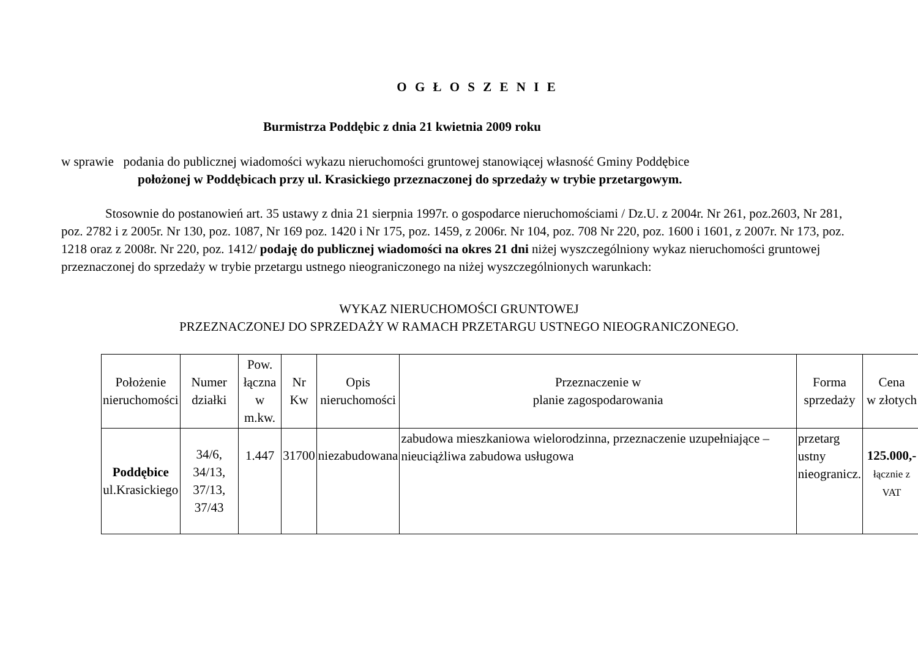O G Ł O S Z E N I E
Burmistrza Poddębic z dnia 21 kwietnia 2009 roku
w sprawie podania do publicznej wiadomości wykazu nieruchomości gruntowej stanowiącej własność Gminy Poddębice
położonej w Poddębicach przy ul. Krasickiego przeznaczonej do sprzedaży w trybie przetargowym.
Stosownie do postanowień art. 35 ustawy z dnia 21 sierpnia 1997r. o gospodarce nieruchomościami / Dz.U. z 2004r. Nr 261, poz.2603, Nr 281, poz. 2782 i z 2005r. Nr 130, poz. 1087, Nr 169 poz. 1420 i Nr 175, poz. 1459, z 2006r. Nr 104, poz. 708 Nr 220, poz. 1600 i 1601, z 2007r. Nr 173, poz. 1218 oraz z 2008r. Nr 220, poz. 1412/ podaję do publicznej wiadomości na okres 21 dni niżej wyszczególniony wykaz nieruchomości gruntowej przeznaczonej do sprzedaży w trybie przetargu ustnego nieograniczonego na niżej wyszczególnionych warunkach:
WYKAZ NIERUCHOMOŚCI GRUNTOWEJ
PRZEZNACZONEJ DO SPRZEDAŻY W RAMACH PRZETARGU USTNEGO NIEOGRANICZONEGO.
| Położenie nieruchomości | Numer działki | Pow. łączna w m.kw. | Nr Kw | Opis nieruchomości | Przeznaczenie w planie zagospodarowania | Forma sprzedaży | Cena w złotych |
| --- | --- | --- | --- | --- | --- | --- | --- |
| Poddębice ul.Krasickiego | 34/6, 34/13, 37/13, 37/43 | 1.447 | 31700 | niezabudowana | zabudowa mieszkaniowa wielorodzinna, przeznaczenie uzupełniające – nieuciążliwa zabudowa usługowa | przetarg ustny nieogranicz. | 125.000,- łącznie z VAT |